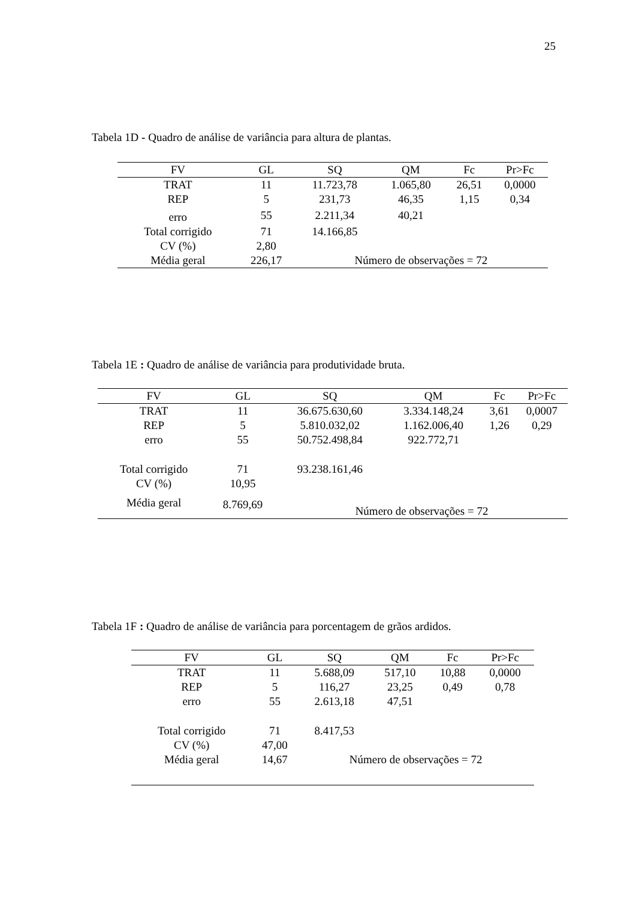25
Tabela 1D - Quadro de análise de variância para altura de plantas.
| FV | GL | SQ | QM | Fc | Pr>Fc |
| --- | --- | --- | --- | --- | --- |
| TRAT | 11 | 11.723,78 | 1.065,80 | 26,51 | 0,0000 |
| REP | 5 | 231,73 | 46,35 | 1,15 | 0,34 |
| erro | 55 | 2.211,34 | 40,21 | | |
| Total corrigido | 71 | 14.166,85 | | | |
| CV (%) | 2,80 | | | | |
| Média geral | 226,17 | Número de observações = 72 | | | |
Tabela 1E : Quadro de análise de variância para produtividade bruta.
| FV | GL | SQ | QM | Fc | Pr>Fc |
| --- | --- | --- | --- | --- | --- |
| TRAT | 11 | 36.675.630,60 | 3.334.148,24 | 3,61 | 0,0007 |
| REP | 5 | 5.810.032,02 | 1.162.006,40 | 1,26 | 0,29 |
| erro | 55 | 50.752.498,84 | 922.772,71 | | |
| Total corrigido | 71 | 93.238.161,46 | | | |
| CV (%) | 10,95 | | | | |
| Média geral | 8.769,69 | Número de observações = 72 | | | |
Tabela 1F : Quadro de análise de variância para porcentagem de grãos ardidos.
| FV | GL | SQ | QM | Fc | Pr>Fc |
| --- | --- | --- | --- | --- | --- |
| TRAT | 11 | 5.688,09 | 517,10 | 10,88 | 0,0000 |
| REP | 5 | 116,27 | 23,25 | 0,49 | 0,78 |
| erro | 55 | 2.613,18 | 47,51 | | |
| Total corrigido | 71 | 8.417,53 | | | |
| CV (%) | 47,00 | | | | |
| Média geral | 14,67 | Número de observações = 72 | | | |